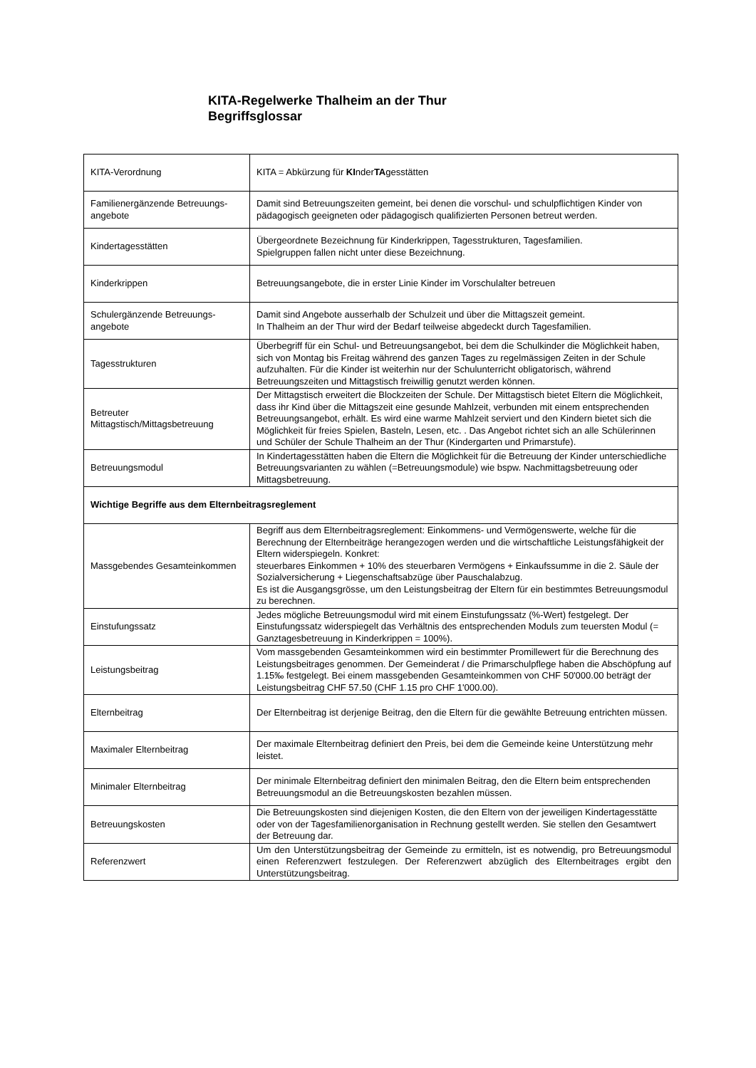KITA-Regelwerke Thalheim an der Thur
Begriffsglossar
| KITA-Verordnung | KITA = Abkürzung für KI nder TA gesstätten |
| Familienergänzende Betreuungs-angebote | Damit sind Betreuungszeiten gemeint, bei denen die vorschul- und schulpflichtigen Kinder von pädagogisch geeigneten oder pädagogisch qualifizierten Personen betreut werden. |
| Kindertagesstätten | Übergeordnete Bezeichnung für Kinderkrippen, Tagesstrukturen, Tagesfamilien. Spielgruppen fallen nicht unter diese Bezeichnung. |
| Kinderkrippen | Betreuungsangebote, die in erster Linie Kinder im Vorschulalter betreuen |
| Schulergänzende Betreuungs-angebote | Damit sind Angebote ausserhalb der Schulzeit und über die Mittagszeit gemeint. In Thalheim an der Thur wird der Bedarf teilweise abgedeckt durch Tagesfamilien. |
| Tagesstrukturen | Überbegriff für ein Schul- und Betreuungsangebot, bei dem die Schulkinder die Möglichkeit haben, sich von Montag bis Freitag während des ganzen Tages zu regelmässigen Zeiten in der Schule aufzuhalten. Für die Kinder ist weiterhin nur der Schulunterricht obligatorisch, während Betreuungszeiten und Mittagstisch freiwillig genutzt werden können. |
| Betreuter Mittagstisch/Mittagsbetreuung | Der Mittagstisch erweitert die Blockzeiten der Schule. Der Mittagstisch bietet Eltern die Möglichkeit, dass ihr Kind über die Mittagszeit eine gesunde Mahlzeit, verbunden mit einem entsprechenden Betreuungsangebot, erhält. Es wird eine warme Mahlzeit serviert und den Kindern bietet sich die Möglichkeit für freies Spielen, Basteln, Lesen, etc. . Das Angebot richtet sich an alle Schülerinnen und Schüler der Schule Thalheim an der Thur (Kindergarten und Primarstufe). |
| Betreuungsmodul | In Kindertagesstätten haben die Eltern die Möglichkeit für die Betreuung der Kinder unterschiedliche Betreuungsvarianten zu wählen (=Betreuungsmodule) wie bspw. Nachmittagsbetreuung oder Mittagsbetreuung. |
| Wichtige Begriffe aus dem Elternbeitragsreglement | |
| Massgebendes Gesamteinkommen | Begriff aus dem Elternbeitragsreglement: Einkommens- und Vermögenswerte, welche für die Berechnung der Elternbeiträge herangezogen werden und die wirtschaftliche Leistungsfähigkeit der Eltern widerspiegeln. Konkret: steuerbares Einkommen + 10% des steuerbaren Vermögens + Einkaufssumme in die 2. Säule der Sozialversicherung + Liegenschaftsabzüge über Pauschalabzug. Es ist die Ausgangsgrösse, um den Leistungsbeitrag der Eltern für ein bestimmtes Betreuungsmodul zu berechnen. |
| Einstufungssatz | Jedes mögliche Betreuungsmodul wird mit einem Einstufungssatz (%-Wert) festgelegt. Der Einstufungssatz widerspiegelt das Verhältnis des entsprechenden Moduls zum teuersten Modul (= Ganztagesbetreuung in Kinderkrippen = 100%). |
| Leistungsbeitrag | Vom massgebenden Gesamteinkommen wird ein bestimmter Promillewert für die Berechnung des Leistungsbeitrages genommen. Der Gemeinderat / die Primarschulpflege haben die Abschöpfung auf 1.15‰ festgelegt. Bei einem massgebenden Gesamteinkommen von CHF 50'000.00 beträgt der Leistungsbeitrag CHF 57.50 (CHF 1.15 pro CHF 1'000.00). |
| Elternbeitrag | Der Elternbeitrag ist derjenige Beitrag, den die Eltern für die gewählte Betreuung entrichten müssen. |
| Maximaler Elternbeitrag | Der maximale Elternbeitrag definiert den Preis, bei dem die Gemeinde keine Unterstützung mehr leistet. |
| Minimaler Elternbeitrag | Der minimale Elternbeitrag definiert den minimalen Beitrag, den die Eltern beim entsprechenden Betreuungsmodul an die Betreuungskosten bezahlen müssen. |
| Betreuungskosten | Die Betreuungskosten sind diejenigen Kosten, die den Eltern von der jeweiligen Kindertagesstätte oder von der Tagesfamilienorganisation in Rechnung gestellt werden. Sie stellen den Gesamtwert der Betreuung dar. |
| Referenzwert | Um den Unterstützungsbeitrag der Gemeinde zu ermitteln, ist es notwendig, pro Betreuungsmodul einen Referenzwert festzulegen. Der Referenzwert abzüglich des Elternbeitrages ergibt den Unterstützungsbeitrag. |